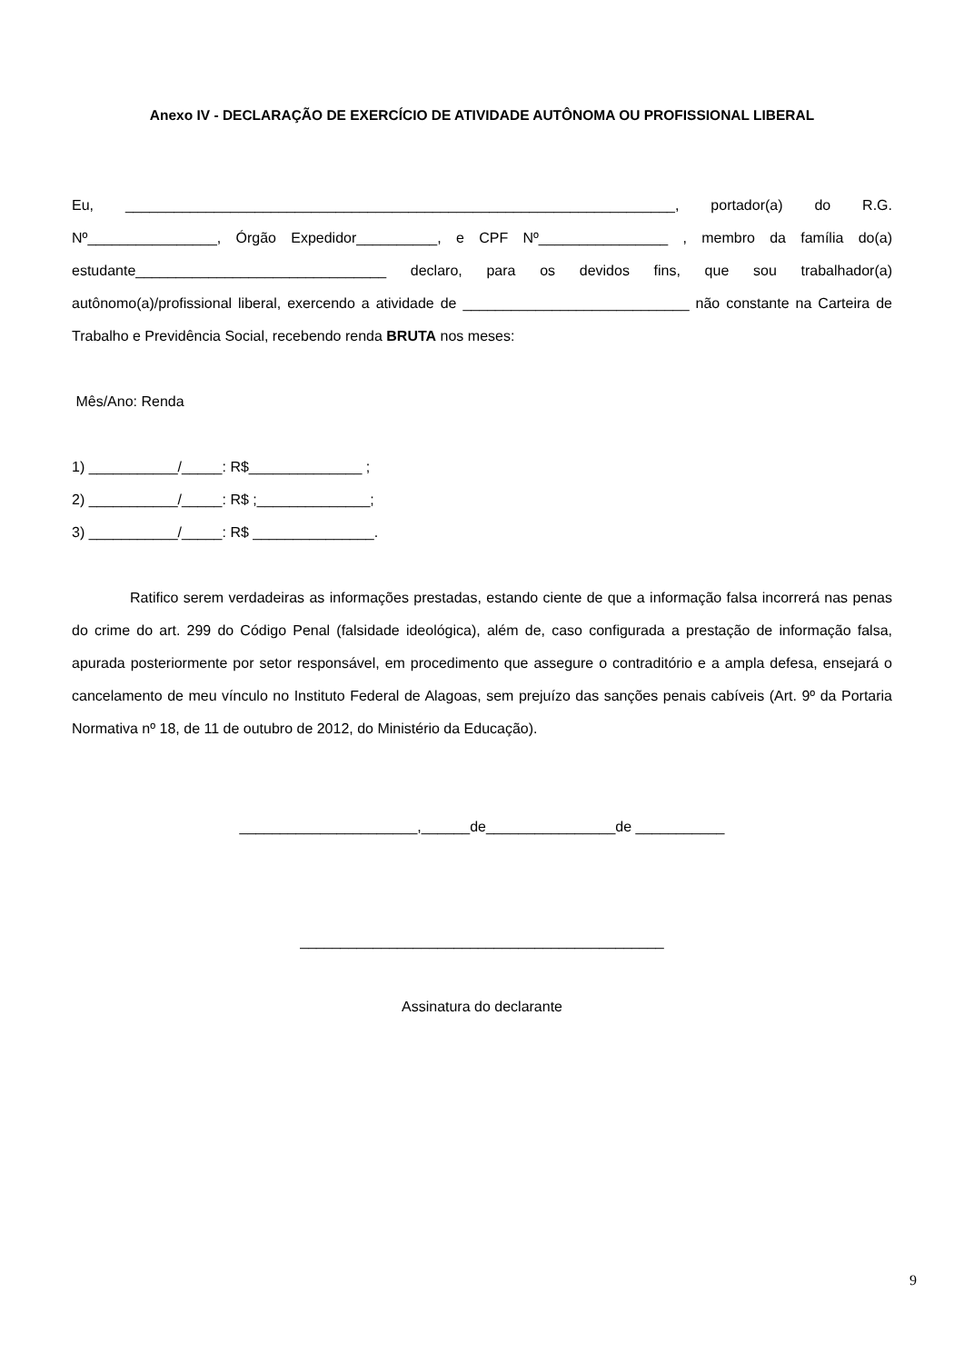Anexo IV - DECLARAÇÃO DE EXERCÍCIO DE ATIVIDADE AUTÔNOMA OU PROFISSIONAL LIBERAL
Eu, ____________________________________________________________________, portador(a) do R.G. Nº________________, Órgão Expedidor__________, e CPF Nº________________ , membro da família do(a) estudante_______________________________ declaro, para os devidos fins, que sou trabalhador(a) autônomo(a)/profissional liberal, exercendo a atividade de ____________________________ não constante na Carteira de Trabalho e Previdência Social, recebendo renda BRUTA nos meses:
Mês/Ano: Renda
1) ___________/_____: R$______________ ;
2) ___________/_____: R$ ;______________;
3) ___________/_____: R$ _______________.
Ratifico serem verdadeiras as informações prestadas, estando ciente de que a informação falsa incorrerá nas penas do crime do art. 299 do Código Penal (falsidade ideológica), além de, caso configurada a prestação de informação falsa, apurada posteriormente por setor responsável, em procedimento que assegure o contraditório e a ampla defesa, ensejará o cancelamento de meu vínculo no Instituto Federal de Alagoas, sem prejuízo das sanções penais cabíveis (Art. 9º da Portaria Normativa nº 18, de 11 de outubro de 2012, do Ministério da Educação).
______________________,______de________________de ___________
_____________________________________________
Assinatura do declarante
9